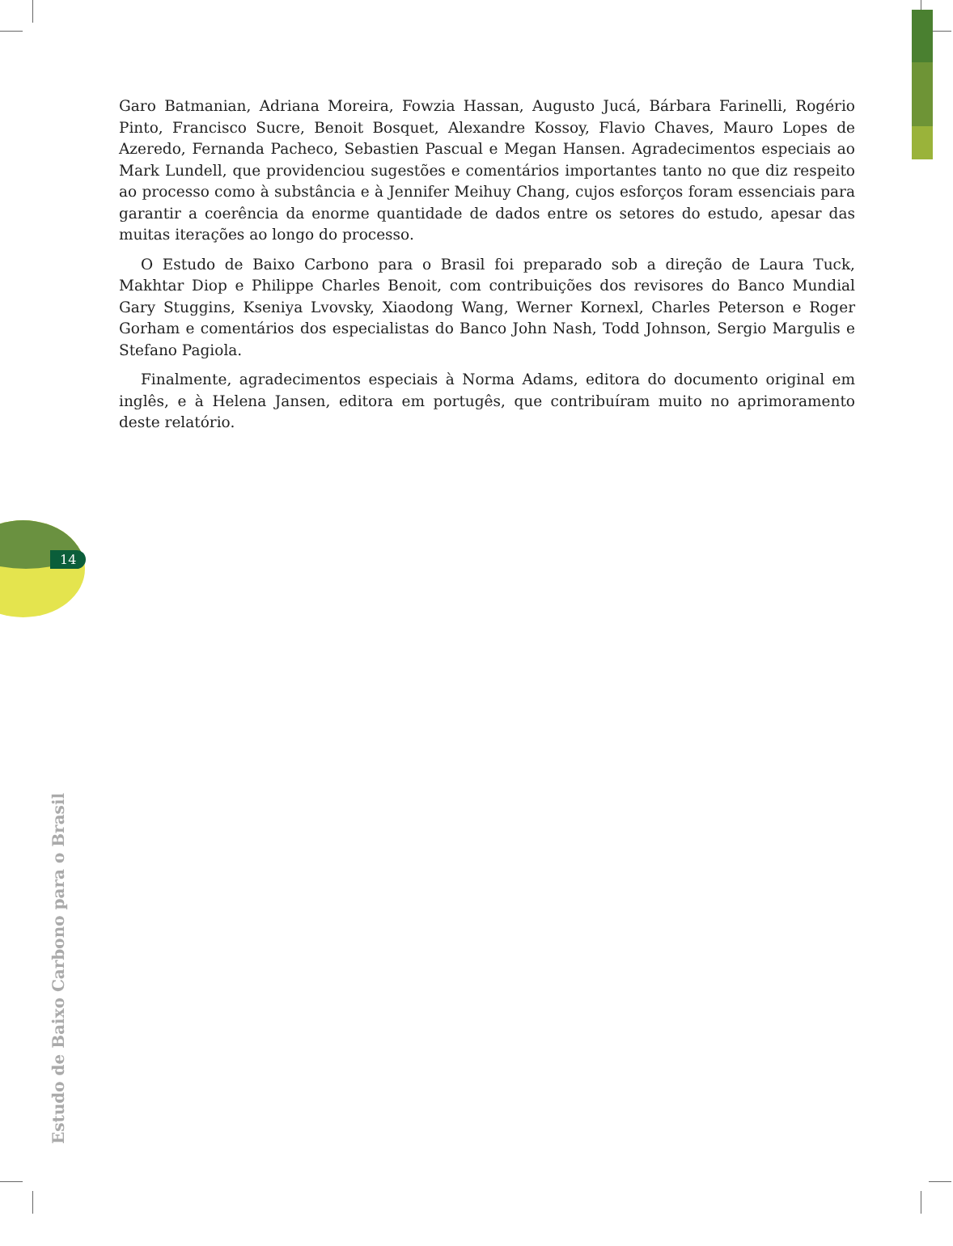14
Garo Batmanian, Adriana Moreira, Fowzia Hassan, Augusto Jucá, Bárbara Farinelli, Rogério Pinto, Francisco Sucre, Benoit Bosquet, Alexandre Kossoy, Flavio Chaves, Mauro Lopes de Azeredo, Fernanda Pacheco, Sebastien Pascual e Megan Hansen. Agradecimentos especiais ao Mark Lundell, que providenciou sugestões e comentários importantes tanto no que diz respeito ao processo como à substância e à Jennifer Meihuy Chang, cujos esforços foram essenciais para garantir a coerência da enorme quantidade de dados entre os setores do estudo, apesar das muitas iterações ao longo do processo.
O Estudo de Baixo Carbono para o Brasil foi preparado sob a direção de Laura Tuck, Makhtar Diop e Philippe Charles Benoit, com contribuições dos revisores do Banco Mundial Gary Stuggins, Kseniya Lvovsky, Xiaodong Wang, Werner Kornexl, Charles Peterson e Roger Gorham e comentários dos especialistas do Banco John Nash, Todd Johnson, Sergio Margulis e Stefano Pagiola.
Finalmente, agradecimentos especiais à Norma Adams, editora do documento original em inglês, e à Helena Jansen, editora em portugês, que contribuíram muito no aprimoramento deste relatório.
Estudo de Baixo Carbono para o Brasil